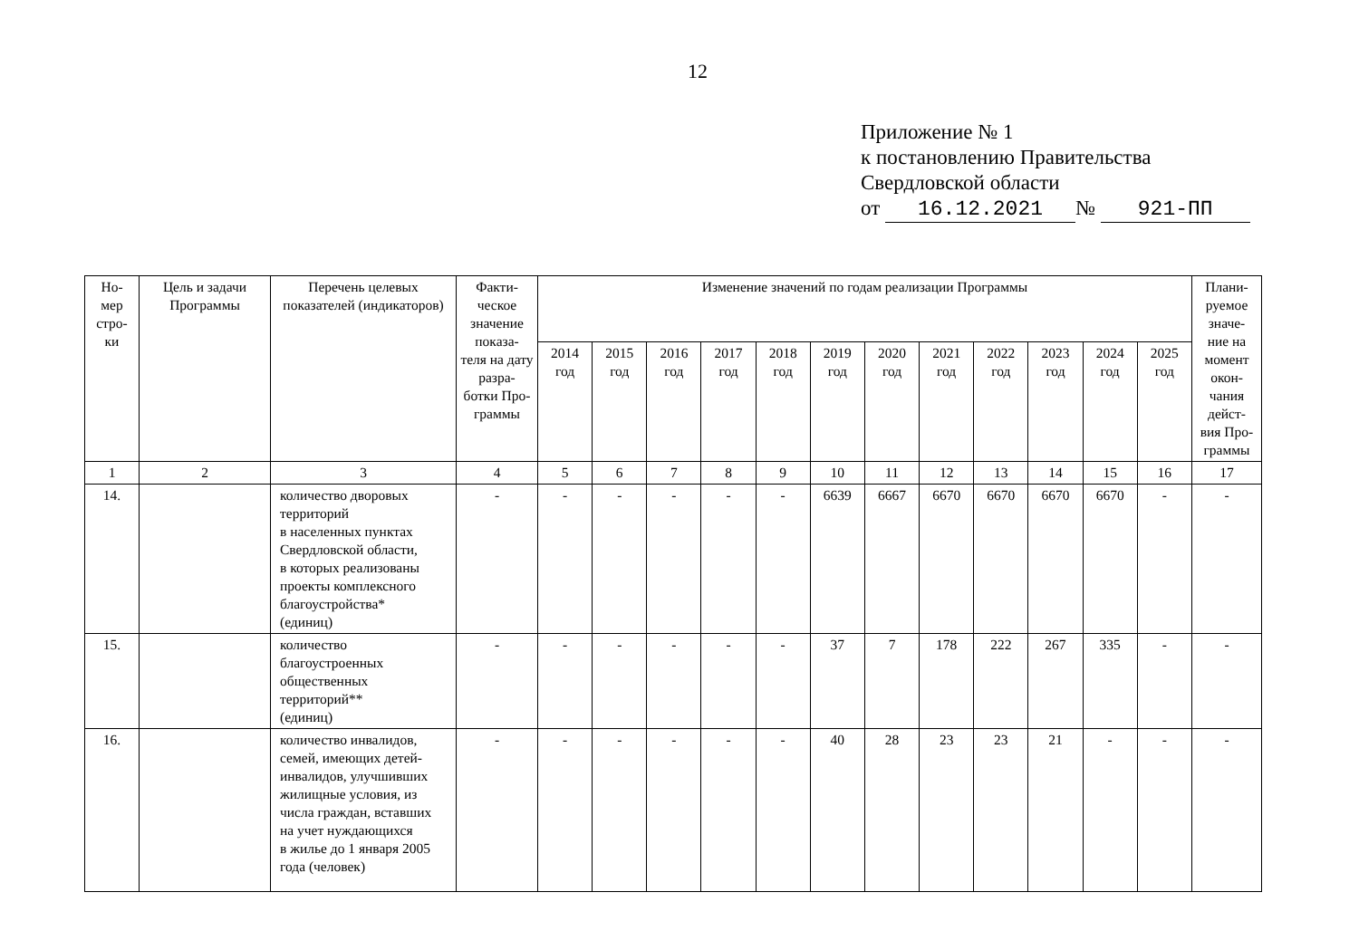12
Приложение № 1
к постановлению Правительства
Свердловской области
от 16.12.2021 № 921-ПП
| Но- мер стро- ки | Цель и задачи Программы | Перечень целевых показателей (индикаторов) | Факти- ческое значение показа- теля на дату разра- ботки Про- граммы | Изменение значений по годам реализации Программы | | | | | | | | | | | | Плани- руемое значе- ние на момент окон- чания дейст- вия Про- граммы |
| --- | --- | --- | --- | --- | --- | --- | --- | --- | --- | --- | --- | --- | --- | --- | --- | --- |
| | | | | 2014 год | 2015 год | 2016 год | 2017 год | 2018 год | 2019 год | 2020 год | 2021 год | 2022 год | 2023 год | 2024 год | 2025 год | |
| 1 | 2 | 3 | 4 | 5 | 6 | 7 | 8 | 9 | 10 | 11 | 12 | 13 | 14 | 15 | 16 | 17 |
| 14. | | количество дворовых территорий в населенных пунктах Свердловской области, в которых реализованы проекты комплексного благоустройства* (единиц) | - | - | - | - | - | - | 6639 | 6667 | 6670 | 6670 | 6670 | 6670 | - | - |
| 15. | | количество благоустроенных общественных территорий** (единиц) | - | - | - | - | - | - | 37 | 7 | 178 | 222 | 267 | 335 | - | - |
| 16. | | количество инвалидов, семей, имеющих детей-инвалидов, улучшивших жилищные условия, из числа граждан, вставших на учет нуждающихся в жилье до 1 января 2005 года (человек) | - | - | - | - | - | - | 40 | 28 | 23 | 23 | 21 | - | - | - |